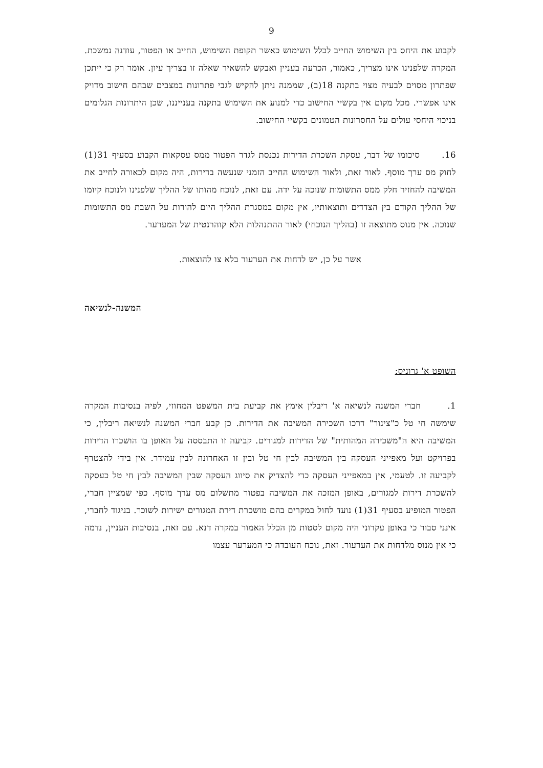9
לקבוע את היחס בין השימוש החייב לכלל השימוש כאשר תקופת השימוש, החייב או הפטור, עודנה נמשכת. המקרה שלפנינו אינו מצריך, כאמור, הכרעה בעניין ואבקש להשאיר שאלה זו בצריך עיון. אומר רק כי ייתכן שפתרון מסוים לבעיה מצוי בתקנה 18(ב), שממנה ניתן להקיש לגבי פתרונות במצבים שבהם חישוב מדויק אינו אפשרי. מכל מקום אין בקשיי החישוב כדי למנוע את השימוש בתקנה בענייננו, שכן היתרונות הגלומים בניכוי היחסי עולים על החסרונות הטמונים בקשיי החישוב.
16. סיכומו של דבר, עסקת השכרת הדירות נכנסת לגדר הפטור ממס עסקאות הקבוע בסעיף 31(1) לחוק מס ערך מוסף. לאור זאת, ולאור השימוש החייב הזמני שנעשה בדירות, היה מקום לכאורה לחייב את המשיבה להחזיר חלק ממס התשומות שנוכה על ידה. עם זאת, לנוכח מהותו של ההליך שלפנינו ולנוכח קיומו של ההליך הקודם בין הצדדים ותוצאותיו, אין מקום במסגרת ההליך היום להורות על השבת מס התשומות שנוכה. אין מנוס מתוצאה זו (בהליך הנוכחי) לאור ההתנהלות הלא קוהרנטית של המערער.
אשר על כן, יש לדחות את הערעור בלא צו להוצאות.
המשנה-לנשיאה
השופט א' גרוניס:
1. חברי המשנה לנשיאה א' ריבלין אימץ את קביעת בית המשפט המחוזי, לפיה בנסיבות המקרה שימשה חי טל כ"צינור" דרכו השכירה המשיבה את הדירות. כן קבע חברי המשנה לנשיאה ריבלין, כי המשיבה היא ה"משכירה המהותית" של הדירות למגורים. קביעה זו התבססה על האופן בו הושכרו הדירות בפרויקט ועל מאפייני העסקה בין המשיבה לבין חי טל ובין זו האחרונה לבין עמידר. אין בידי להצטרף לקביעה זו. לטעמי, אין במאפייני העסקה כדי להצדיק את סיווג העסקה שבין המשיבה לבין חי טל כעסקה להשכרת דירות למגורים, באופן המזכה את המשיבה בפטור מתשלום מס ערך מוסף. כפי שמציין חברי, הפטור המופיע בסעיף 31(1) נועד לחול במקרים בהם מושכרת דירת המגורים ישירות לשוכר. בניגוד לחברי, אינני סבור כי באופן עקרוני היה מקום לסטות מן הכלל האמור במקרה דנא. עם זאת, בנסיבות העניין, נדמה כי אין מנוס מלדחות את הערעור. זאת, נוכח העובדה כי המערער עצמו